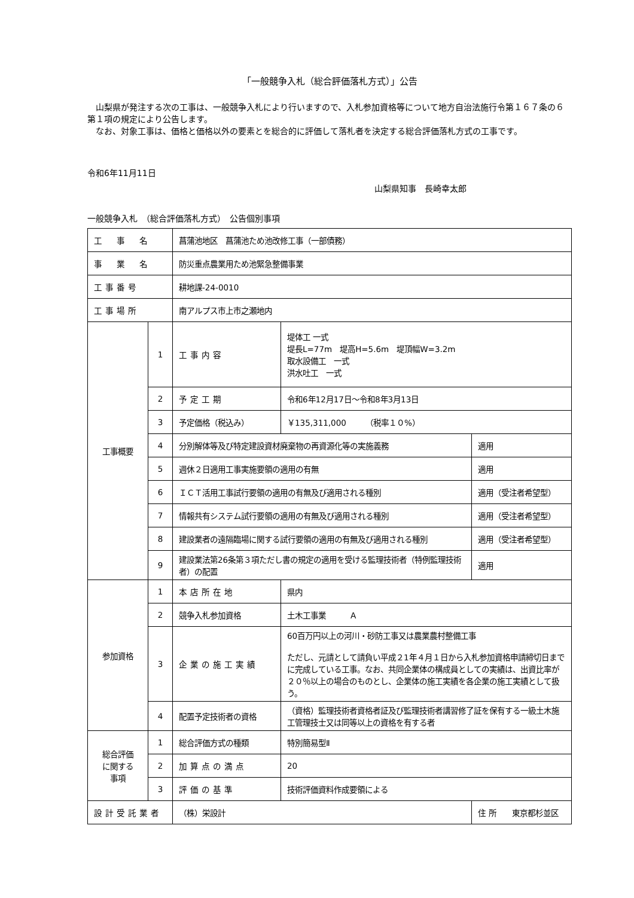「一般競争入札（総合評価落札方式）」公告
　山梨県が発注する次の工事は、一般競争入札により行いますので、入札参加資格等について地方自治法施行令第１６７条の６第１項の規定により公告します。
　なお、対象工事は、価格と価格以外の要素とを総合的に評価して落札者を決定する総合評価落札方式の工事です。
令和6年11月11日
山梨県知事　長崎幸太郎
一般競争入札　（総合評価落札方式）　公告個別事項
| 工 事 名 | | 菖蒲池地区 菖蒲池ため池改修工事（一部債務） | | |
| 事 業 名 | | 防災重点農業用ため池緊急整備事業 | | |
| 工事番号 | | 耕地課-24-0010 | | |
| 工事場所 | | 南アルプス市上市之瀬地内 | | |
| 工事概要 | 1 | 工事内容 | 堤体工 一式 堤長L=77m 堤高H=5.6m 堤頂幅W=3.2m 取水設備工 一式 洪水吐工 一式 | |
| | 2 | 予定工期 | 令和6年12月17日～令和8年3月13日 | |
| | 3 | 予定価格（税込み） | ￥135,311,000 （税率１０%） | |
| | 4 | 分別解体等及び特定建設資材廃棄物の再資源化等の実施義務 | | 適用 |
| | 5 | 週休２日適用工事実施要領の適用の有無 | | 適用 |
| | 6 | ＩＣＴ活用工事試行要領の適用の有無及び適用される種別 | | 適用（受注者希望型） |
| | 7 | 情報共有システム試行要領の適用の有無及び適用される種別 | | 適用（受注者希望型） |
| | 8 | 建設業者の遠隔臨場に関する試行要領の適用の有無及び適用される種別 | | 適用（受注者希望型） |
| | 9 | 建設業法第26条第３項ただし書の規定の適用を受ける監理技術者（特例監理技術者）の配置 | | 適用 |
| 参加資格 | 1 | 本店所在地 | 県内 | |
| | 2 | 競争入札参加資格 | 土木工事業 Ａ | |
| | 3 | 企業の施工実績 | 60百万円以上の河川・砂防工事又は農業農村整備工事 ただし、元請として請負い平成２1年４月１日から入札参加資格申請締切日までに完成している工事。なお、共同企業体の構成員としての実績は、出資比率が２０％以上の場合のものとし、企業体の施工実績を各企業の施工実績として扱う。 | |
| | 4 | 配置予定技術者の資格 | （資格）監理技術者資格者証及び監理技術者講習修了証を保有する一級土木施工管理技士又は同等以上の資格を有する者 | |
| 総合評価 に関する 事項 | 1 | 総合評価方式の種類 | 特別簡易型Ⅱ | |
| | 2 | 加算点の満点 | 20 | |
| | 3 | 評価の基準 | 技術評価資料作成要領による | |
| 設計受託業者 | | （株）栄設計 | | 住 所 東京都杉並区 |